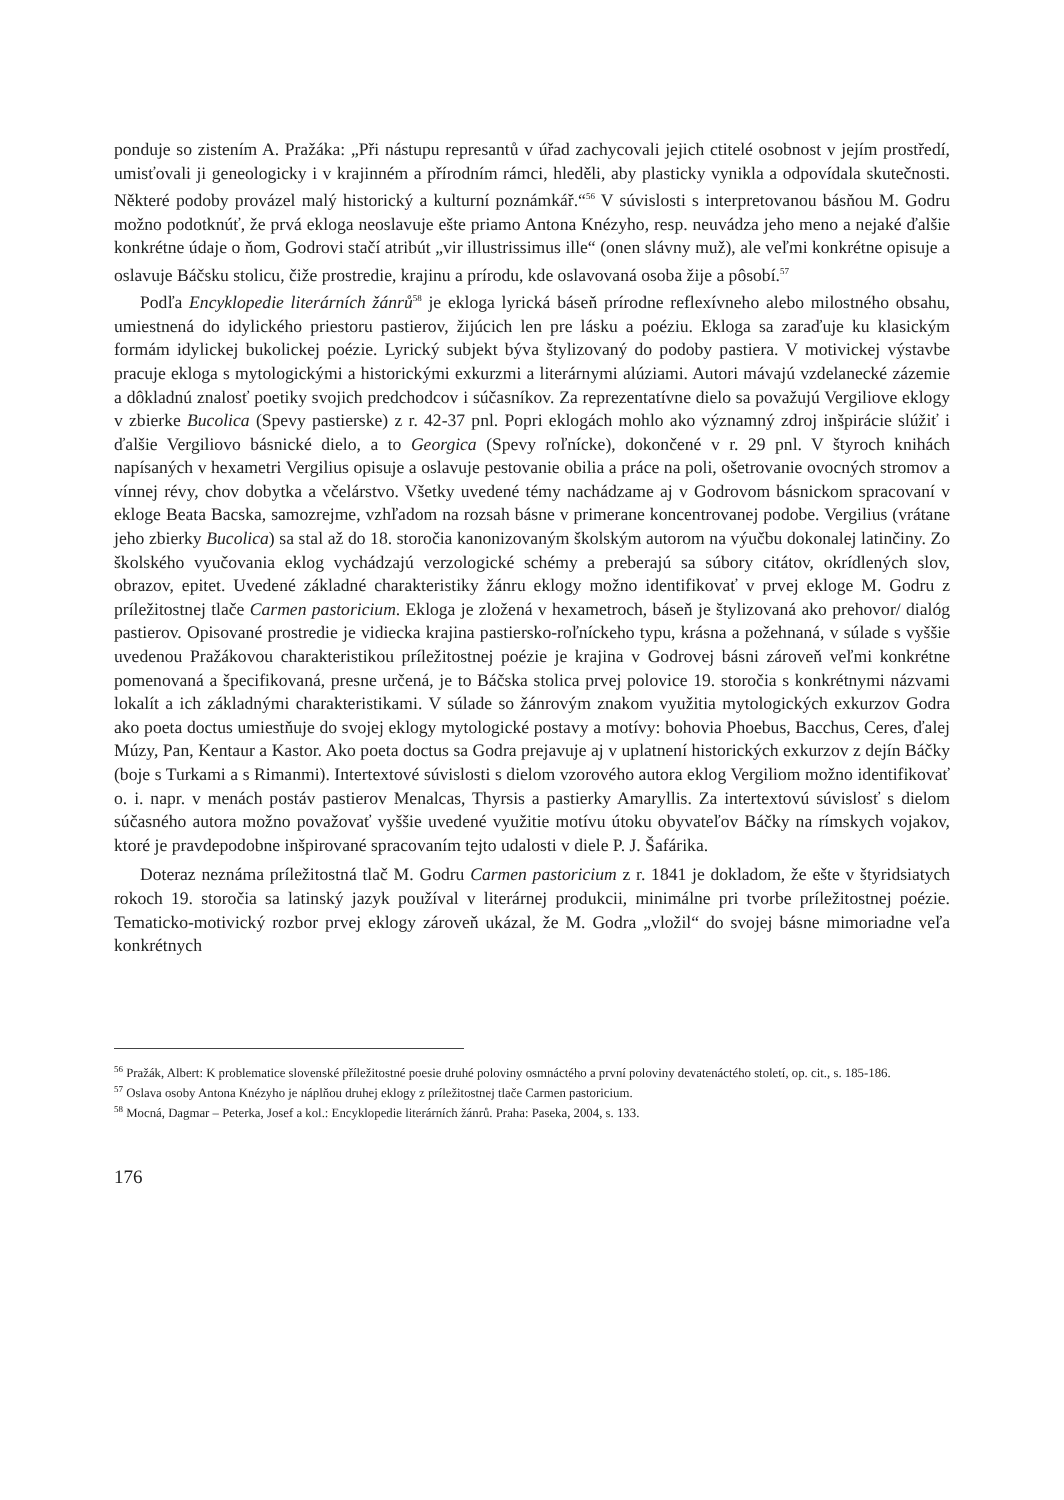ponduje so zistením A. Pražáka: „Při nástupu represantů v úřad zachycovali jejich ctitelé osobnost v jejím prostředí, umisťovali ji geneologicky i v krajinném a přírodním rámci, hleděli, aby plasticky vynikla a odpovídala skutečnosti. Některé podoby provázel malý historický a kulturní poznámkář.“<sup>56</sup> V súvislosti s interpretovanou básňou M. Godru možno podotknúť, že prvá ekloga neoslavuje ešte priamo Antona Knézyho, resp. neuvádza jeho meno a nejaké ďalšie konkrétne údaje o ňom, Godrovi stačí atribút „vir illustrissimus ille“ (onen slávny muž), ale veľmi konkrétne opisuje a oslavuje Báčsku stolicu, čiže prostredie, krajinu a prírodu, kde oslavovaná osoba žije a pôsobí.<sup>57</sup>
Podľa Encyklopedie literárních žánrů<sup>58</sup> je ekloga lyrická báseň prírodne reflexívneho alebo milostného obsahu, umiestnená do idylického priestoru pastierov, žijúcich len pre lásku a poéziu. Ekloga sa zaraďuje ku klasickým formám idylickej bukolickej poézie. Lyrický subjekt býva štylizovaný do podoby pastiera. V motivickej výstavbe pracuje ekloga s mytologickými a historickými exkurzmi a literárnymi alúziami. Autori mávajú vzdelanecké zázemie a dôkladnú znalosť poetiky svojich predchodcov i súčasníkov. Za reprezentatívne dielo sa považujú Vergiliove eklogy v zbierke Bucolica (Spevy pastierske) z r. 42-37 pnl. Popri eklogách mohlo ako významný zdroj inšpirácie slúžiť i ďalšie Vergiliovo básnické dielo, a to Georgica (Spevy roľnícke), dokončené v r. 29 pnl. V štyroch knihách napísaných v hexametri Vergilius opisuje a oslavuje pestovanie obilia a práce na poli, ošetrovanie ovocných stromov a vínnej révy, chov dobytka a včelárstvo. Všetky uvedené témy nachádzame aj v Godrovom básnickom spracovaní v ekloge Beata Bacska, samozrejme, vzhľadom na rozsah básne v primerane koncentrovanej podobe. Vergilius (vrátane jeho zbierky Bucolica) sa stal až do 18. storočia kanonizovaným školským autorom na výučbu dokonalej latinčiny. Zo školského vyučovania eklog vychádzajú verzologické schémy a preberajú sa súbory citátov, okrídlených slov, obrazov, epitet. Uvedené základné charakteristiky žánru eklogy možno identifikovať v prvej ekloge M. Godru z príležitostnej tlače Carmen pastoricium. Ekloga je zložená v hexametroch, báseň je štylizovaná ako prehovor/ dialóg pastierov. Opisované prostredie je vidiecka krajina pastiersko-roľníckeho typu, krásna a požehnaná, v súlade s vyššie uvedenou Pražákovou charakteristikou príležitostnej poézie je krajina v Godrovej básni zároveň veľmi konkrétne pomenovaná a špecifikovaná, presne určená, je to Báčska stolica prvej polovice 19. storočia s konkrétnymi názvami lokalít a ich základnými charakteristikami. V súlade so žánrovým znakom využitia mytologických exkurzov Godra ako poeta doctus umiestňuje do svojej eklogy mytologické postavy a motívy: bohovia Phoebus, Bacchus, Ceres, ďalej Múzy, Pan, Kentaur a Kastor. Ako poeta doctus sa Godra prejavuje aj v uplatnení historických exkurzov z dejín Báčky (boje s Turkami a s Rimanmi). Intertextové súvislosti s dielom vzorového autora eklog Vergiliom možno identifikovať o. i. napr. v menách postáv pastierov Menalcas, Thyrsis a pastierky Amaryllis. Za intertextovú súvislosť s dielom súčasného autora možno považovať vyššie uvedené využitie motívu útoku obyvateľov Báčky na rímskych vojakov, ktoré je pravdepodobne inšpirované spracovaním tejto udalosti v diele P. J. Šafárika.
Doteraz neznáma príležitostná tlač M. Godru Carmen pastoricium z r. 1841 je dokladom, že ešte v štyridsiatych rokoch 19. storočia sa latinský jazyk používal v literárnej produkcii, minimálne pri tvorbe príležitostnej poézie. Tematicko-motivický rozbor prvej eklogy zároveň ukázal, že M. Godra „vložil“ do svojej básne mimoriadne veľa konkrétnych
<sup>56</sup> Pražák, Albert: K problematice slovenské příležitostné poesie druhé poloviny osmnáctého a první poloviny devatenáctého století, op. cit., s. 185-186.
<sup>57</sup> Oslava osoby Antona Knézyho je náplňou druhej eklogy z príležitostnej tlače Carmen pastoricium.
<sup>58</sup> Mocná, Dagmar – Peterka, Josef a kol.: Encyklopedie literárních žánrů. Praha: Paseka, 2004, s. 133.
176